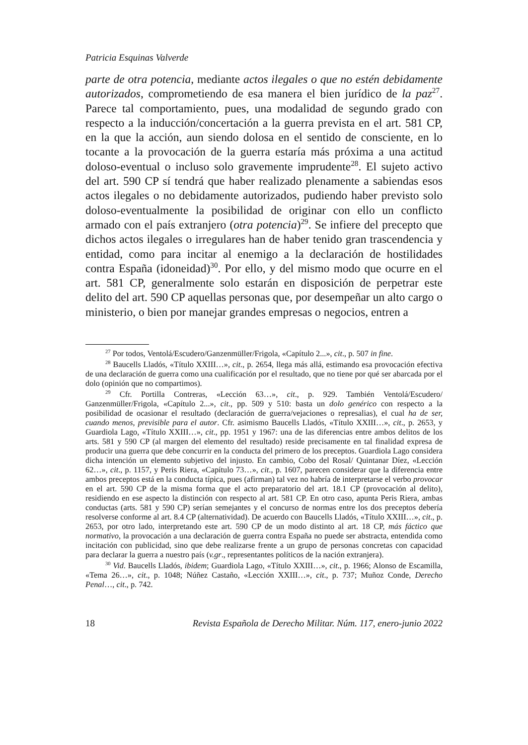Patricia Esquinas Valverde
parte de otra potencia, mediante actos ilegales o que no estén debidamente autorizados, comprometiendo de esa manera el bien jurídico de la paz<sup>27</sup>. Parece tal comportamiento, pues, una modalidad de segundo grado con respecto a la inducción/concertación a la guerra prevista en el art. 581 CP, en la que la acción, aun siendo dolosa en el sentido de consciente, en lo tocante a la provocación de la guerra estaría más próxima a una actitud doloso-eventual o incluso solo gravemente imprudente<sup>28</sup>. El sujeto activo del art. 590 CP sí tendrá que haber realizado plenamente a sabiendas esos actos ilegales o no debidamente autorizados, pudiendo haber previsto solo doloso-eventualmente la posibilidad de originar con ello un conflicto armado con el país extranjero (otra potencia)<sup>29</sup>. Se infiere del precepto que dichos actos ilegales o irregulares han de haber tenido gran trascendencia y entidad, como para incitar al enemigo a la declaración de hostilidades contra España (idoneidad)<sup>30</sup>. Por ello, y del mismo modo que ocurre en el art. 581 CP, generalmente solo estarán en disposición de perpetrar este delito del art. 590 CP aquellas personas que, por desempeñar un alto cargo o ministerio, o bien por manejar grandes empresas o negocios, entren a
<sup>27</sup> Por todos, Ventolá/Escudero/Ganzenmüller/Frigola, «Capítulo 2...», cit., p. 507 in fine.
<sup>28</sup> Baucells Lladós, «Título XXIII…», cit., p. 2654, llega más allá, estimando esa provocación efectiva de una declaración de guerra como una cualificación por el resultado, que no tiene por qué ser abarcada por el dolo (opinión que no compartimos).
<sup>29</sup> Cfr. Portilla Contreras, «Lección 63…», cit., p. 929. También Ventolá/Escudero/ Ganzenmüller/Frigola, «Capítulo 2...», cit., pp. 509 y 510: basta un dolo genérico con respecto a la posibilidad de ocasionar el resultado (declaración de guerra/vejaciones o represalias), el cual ha de ser, cuando menos, previsible para el autor. Cfr. asimismo Baucells Lladós, «Título XXIII…», cit., p. 2653, y Guardiola Lago, «Título XXIII…», cit., pp. 1951 y 1967: una de las diferencias entre ambos delitos de los arts. 581 y 590 CP (al margen del elemento del resultado) reside precisamente en tal finalidad expresa de producir una guerra que debe concurrir en la conducta del primero de los preceptos. Guardiola Lago considera dicha intención un elemento subjetivo del injusto. En cambio, Cobo del Rosal/ Quintanar Díez, «Lección 62…», cit., p. 1157, y Peris Riera, «Capítulo 73…», cit., p. 1607, parecen considerar que la diferencia entre ambos preceptos está en la conducta típica, pues (afirman) tal vez no habría de interpretarse el verbo provocar en el art. 590 CP de la misma forma que el acto preparatorio del art. 18.1 CP (provocación al delito), residiendo en ese aspecto la distinción con respecto al art. 581 CP. En otro caso, apunta Peris Riera, ambas conductas (arts. 581 y 590 CP) serían semejantes y el concurso de normas entre los dos preceptos debería resolverse conforme al art. 8.4 CP (alternatividad). De acuerdo con Baucells Lladós, «Título XXIII…», cit., p. 2653, por otro lado, interpretando este art. 590 CP de un modo distinto al art. 18 CP, más fáctico que normativo, la provocación a una declaración de guerra contra España no puede ser abstracta, entendida como incitación con publicidad, sino que debe realizarse frente a un grupo de personas concretas con capacidad para declarar la guerra a nuestro país (v.gr., representantes políticos de la nación extranjera).
<sup>30</sup> Vid. Baucells Lladós, ibidem; Guardiola Lago, «Título XXIII…», cit., p. 1966; Alonso de Escamilla, «Tema 26…», cit., p. 1048; Núñez Castaño, «Lección XXIII…», cit., p. 737; Muñoz Conde, Derecho Penal…, cit., p. 742.
18 Revista Española de Derecho Militar. Núm. 117, enero-junio 2022